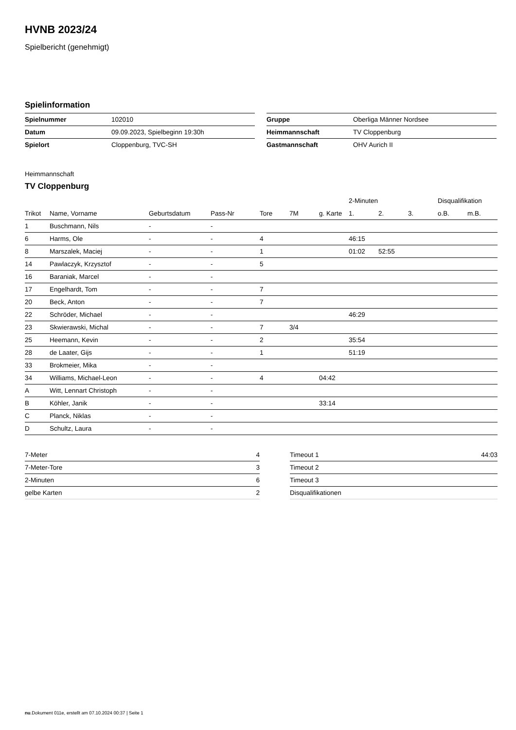HVNB 2023/24
Spielbericht (genehmigt)
Spielinformation
| Spielnummer | 102010 |
| Datum | 09.09.2023, Spielbeginn 19:30h |
| Spielort | Cloppenburg, TVC-SH |
| Gruppe | Oberliga Männer Nordsee |
| Heimmannschaft | TV Cloppenburg |
| Gastmannschaft | OHV Aurich II |
Heimmannschaft
TV Cloppenburg
| | | | | | | | 2-Minuten | | | Disqualifikation | |
| --- | --- | --- | --- | --- | --- | --- | --- | --- | --- | --- | --- |
| Trikot | Name, Vorname | Geburtsdatum | Pass-Nr | Tore | 7M | g. Karte | 1. | 2. | 3. | o.B. | m.B. |
| 1 | Buschmann, Nils | - | - | | | | | | | | |
| 6 | Harms, Ole | - | - | 4 | | | 46:15 | | | | |
| 8 | Marszalek, Maciej | - | - | 1 | | | 01:02 | 52:55 | | | |
| 14 | Pawlaczyk, Krzysztof | - | - | 5 | | | | | | | |
| 16 | Baraniak, Marcel | - | - | | | | | | | | |
| 17 | Engelhardt, Tom | - | - | 7 | | | | | | | |
| 20 | Beck, Anton | - | - | 7 | | | | | | | |
| 22 | Schröder, Michael | - | - | | | | 46:29 | | | | |
| 23 | Skwierawski, Michal | - | - | 7 | 3/4 | | | | | | |
| 25 | Heemann, Kevin | - | - | 2 | | | 35:54 | | | | |
| 28 | de Laater, Gijs | - | - | 1 | | | 51:19 | | | | |
| 33 | Brokmeier, Mika | - | - | | | | | | | | |
| 34 | Williams, Michael-Leon | - | - | 4 | | 04:42 | | | | | |
| A | Witt, Lennart Christoph | - | - | | | | | | | | |
| B | Köhler, Janik | - | - | | | 33:14 | | | | | |
| C | Planck, Niklas | - | - | | | | | | | | |
| D | Schultz, Laura | - | - | | | | | | | | |
| 7-Meter | 4 |
| 7-Meter-Tore | 3 |
| 2-Minuten | 6 |
| gelbe Karten | 2 |
| Timeout 1 | 44:03 |
| Timeout 2 | |
| Timeout 3 | |
| Disqualifikationen | |
nu.Dokument 011e, erstellt am 07.10.2024 00:37 | Seite 1